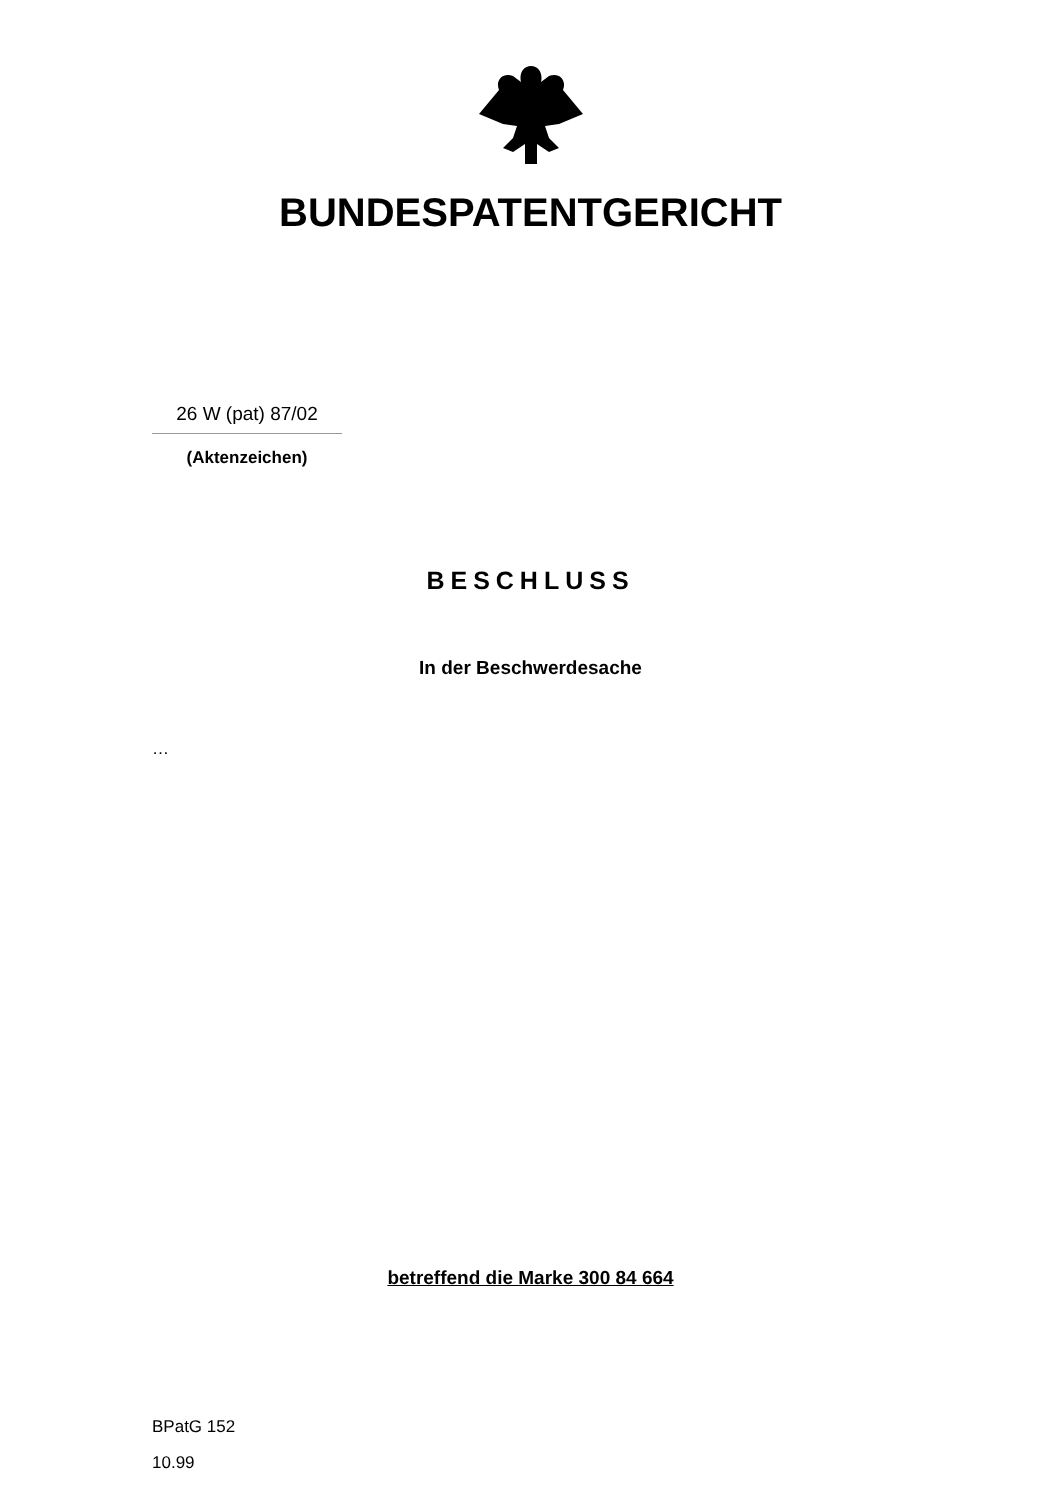BUNDESPATENTGERICHT
26 W (pat) 87/02
(Aktenzeichen)
BESCHLUSS
In der Beschwerdesache
…
betreffend die Marke 300 84 664
BPatG 152
10.99